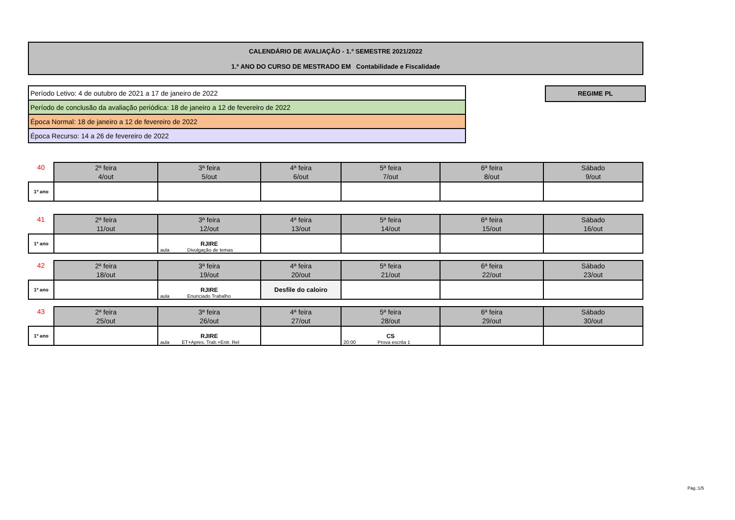CALENDÁRIO DE AVALIAÇÃO - 1.º SEMESTRE 2021/2022
1.º ANO DO CURSO DE MESTRADO EM Contabilidade e Fiscalidade
| Período Letivo: 4 de outubro de 2021 a 17 de janeiro de 2022 |
| Período de conclusão da avaliação periódica: 18 de janeiro a 12 de fevereiro de 2022 |
| Época Normal: 18 de janeiro a 12 de fevereiro de 2022 |
| Época Recurso: 14 a 26 de fevereiro de 2022 |
REGIME PL
| 40 | 2ª feira 4/out | 3ª feira 5/out | 4ª feira 6/out | 5ª feira 7/out | 6ª feira 8/out | Sábado 9/out |
| --- | --- | --- | --- | --- | --- | --- |
| 1º ano | | | | | | |
| 41 | 2ª feira 11/out | 3ª feira 12/out | 4ª feira 13/out | 5ª feira 14/out | 6ª feira 15/out | Sábado 16/out |
| --- | --- | --- | --- | --- | --- | --- |
| 1º ano | | RJIRE aula Divulgação de temas | | | | |
| 42 | 2ª feira 18/out | 3ª feira 19/out | 4ª feira 20/out | 5ª feira 21/out | 6ª feira 22/out | Sábado 23/out |
| --- | --- | --- | --- | --- | --- | --- |
| 1º ano | | RJIRE aula Enunciado Trabalho | Desfile do caloiro | | | |
| 43 | 2ª feira 25/out | 3ª feira 26/out | 4ª feira 27/out | 5ª feira 28/out | 6ª feira 29/out | Sábado 30/out |
| --- | --- | --- | --- | --- | --- | --- |
| 1º ano | | RJIRE aula ET+Apres. Trab.+Entr. Rel | | CS 20:00 Prova escrita 1 | | |
Pág.:1/5